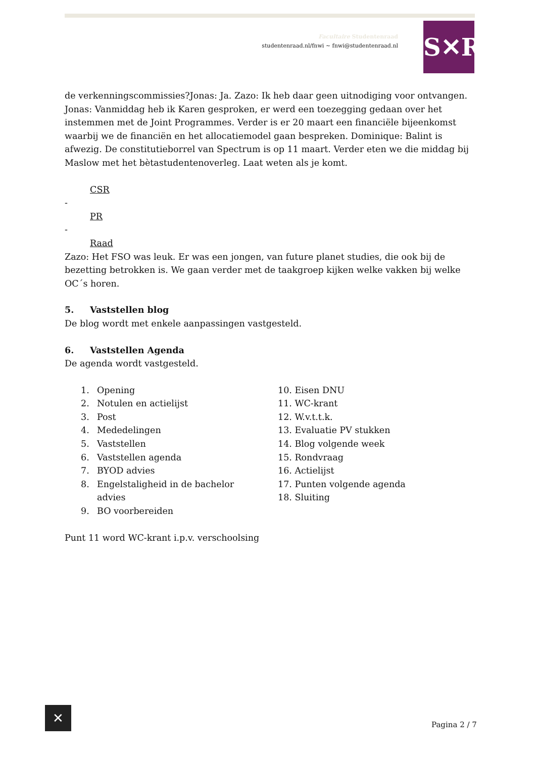Facultaire Studentenraad
studentenraad.nl/fnwi ~ fnwi@studentenraad.nl
S✕R
de verkenningscommissies?Jonas: Ja. Zazo: Ik heb daar geen uitnodiging voor ontvangen. Jonas: Vanmiddag heb ik Karen gesproken, er werd een toezegging gedaan over het instemmen met de Joint Programmes. Verder is er 20 maart een financiële bijeenkomst waarbij we de financiën en het allocatiemodel gaan bespreken. Dominique: Balint is afwezig. De constitutieborrel van Spectrum is op 11 maart. Verder eten we die middag bij Maslow met het bètastudentenoverleg. Laat weten als je komt.
CSR
-
PR
-
Raad
Zazo: Het FSO was leuk. Er was een jongen, van future planet studies, die ook bij de bezetting betrokken is. We gaan verder met de taakgroep kijken welke vakken bij welke OC´s horen.
5. Vaststellen blog
De blog wordt met enkele aanpassingen vastgesteld.
6. Vaststellen Agenda
De agenda wordt vastgesteld.
1. Opening
2. Notulen en actielijst
3. Post
4. Mededelingen
5. Vaststellen
6. Vaststellen agenda
7. BYOD advies
8. Engelstaligheid in de bachelor
advies
9. BO voorbereiden
10. Eisen DNU
11. WC-krant
12. W.v.t.t.k.
13. Evaluatie PV stukken
14. Blog volgende week
15. Rondvraag
16. Actielijst
17. Punten volgende agenda
18. Sluiting
Punt 11 word WC-krant i.p.v. verschoolsing
✕
Pagina 2 / 7